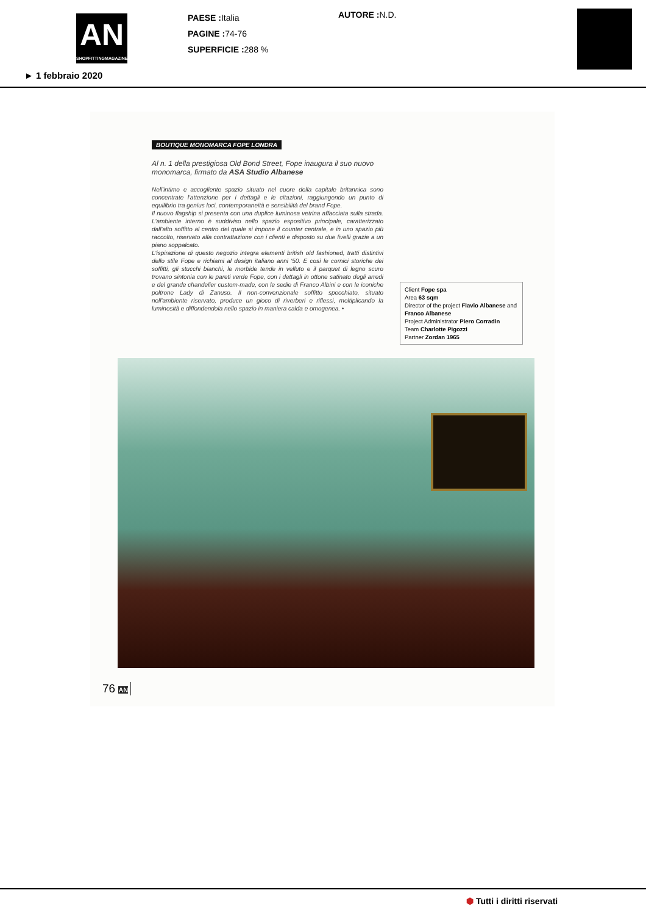AN
SHOPFITTINGMAGAZINE
► 1 febbraio 2020
PAESE : Italia
PAGINE : 74-76
SUPERFICIE : 288 %
AUTORE : N.D.
BOUTIQUE MONOMARCA FOPE LONDRA
Al n. 1 della prestigiosa Old Bond Street, Fope inaugura il suo nuovo monomarca, firmato da ASA Studio Albanese
Nell'intimo e accogliente spazio situato nel cuore della capitale britannica sono concentrate l'attenzione per i dettagli e le citazioni, raggiungendo un punto di equilibrio tra genius loci, contemporaneità e sensibilità del brand Fope.
Il nuovo flagship si presenta con una duplice luminosa vetrina affacciata sulla strada. L'ambiente interno è suddiviso nello spazio espositivo principale, caratterizzato dall'alto soffitto al centro del quale si impone il counter centrale, e in uno spazio più raccolto, riservato alla contrattazione con i clienti e disposto su due livelli grazie a un piano soppalcato.
L'ispirazione di questo negozio integra elementi british old fashioned, tratti distintivi dello stile Fope e richiami al design italiano anni '50. E così le cornici storiche dei soffitti, gli stucchi bianchi, le morbide tende in velluto e il parquet di legno scuro trovano sintonia con le pareti verde Fope, con i dettagli in ottone satinato degli arredi e del grande chandelier custom-made, con le sedie di Franco Albini e con le iconiche poltrone Lady di Zanuso. Il non-convenzionale soffitto specchiato, situato nell'ambiente riservato, produce un gioco di riverberi e riflessi, moltiplicando la luminosità e diffondendola nello spazio in maniera calda e omogenea. •
Client Fope spa
Area 63 sqm
Director of the project Flavio Albanese and Franco Albanese
Project Administrator Piero Corradin
Team Charlotte Pigozzi
Partner Zordan 1965
76 AN
⬢ Tutti i diritti riservati